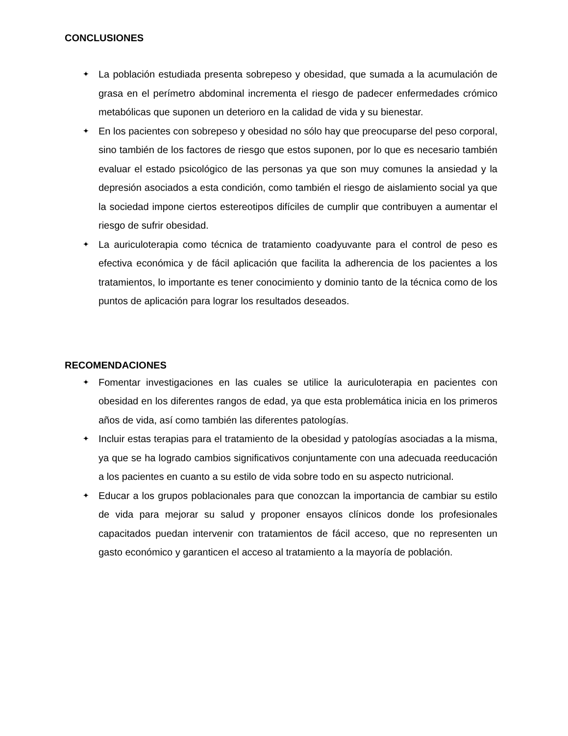CONCLUSIONES
✦ La población estudiada presenta sobrepeso y obesidad, que sumada a la acumulación de grasa en el perímetro abdominal incrementa el riesgo de padecer enfermedades crómico metabólicas que suponen un deterioro en la calidad de vida y su bienestar.
✦ En los pacientes con sobrepeso y obesidad no sólo hay que preocuparse del peso corporal, sino también de los factores de riesgo que estos suponen, por lo que es necesario también evaluar el estado psicológico de las personas ya que son muy comunes la ansiedad y la depresión asociados a esta condición, como también el riesgo de aislamiento social ya que la sociedad impone ciertos estereotipos difíciles de cumplir que contribuyen a aumentar el riesgo de sufrir obesidad.
✦ La auriculoterapia como técnica de tratamiento coadyuvante para el control de peso es efectiva económica y de fácil aplicación que facilita la adherencia de los pacientes a los tratamientos, lo importante es tener conocimiento y dominio tanto de la técnica como de los puntos de aplicación para lograr los resultados deseados.
RECOMENDACIONES
✦ Fomentar investigaciones en las cuales se utilice la auriculoterapia en pacientes con obesidad en los diferentes rangos de edad, ya que esta problemática inicia en los primeros años de vida, así como también las diferentes patologías.
✦ Incluir estas terapias para el tratamiento de la obesidad y patologías asociadas a la misma, ya que se ha logrado cambios significativos conjuntamente con una adecuada reeducación a los pacientes en cuanto a su estilo de vida sobre todo en su aspecto nutricional.
✦ Educar a los grupos poblacionales para que conozcan la importancia de cambiar su estilo de vida para mejorar su salud y proponer ensayos clínicos donde los profesionales capacitados puedan intervenir con tratamientos de fácil acceso, que no representen un gasto económico y garanticen el acceso al tratamiento a la mayoría de población.